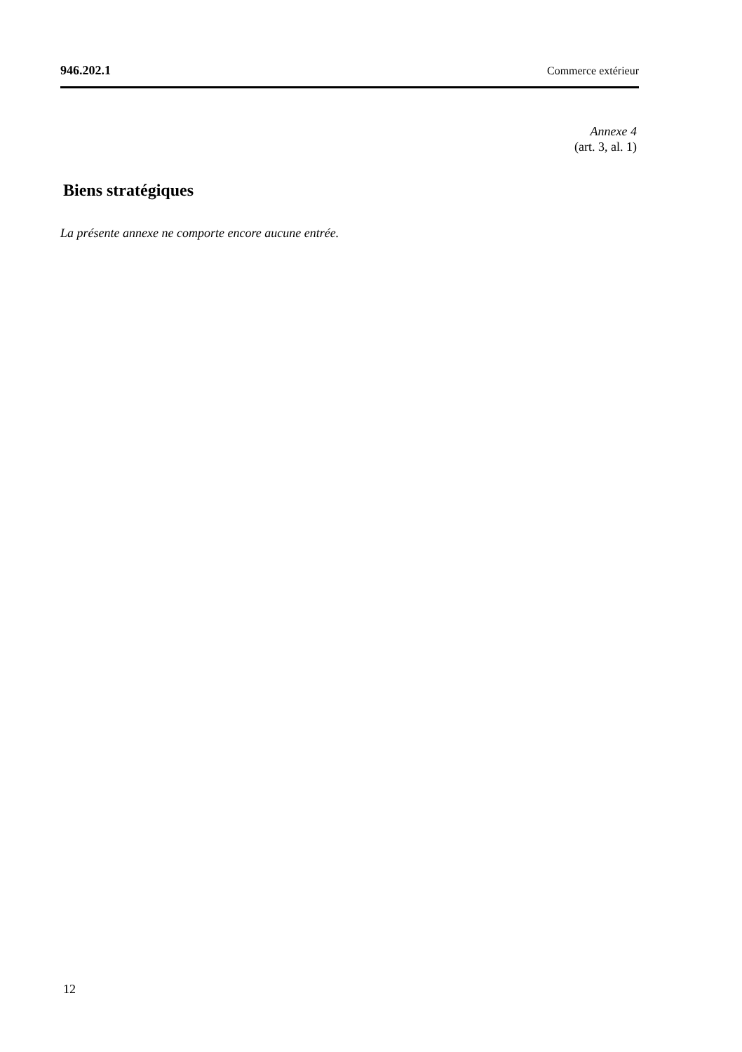946.202.1 Commerce extérieur
Annexe 4
(art. 3, al. 1)
Biens stratégiques
La présente annexe ne comporte encore aucune entrée.
12